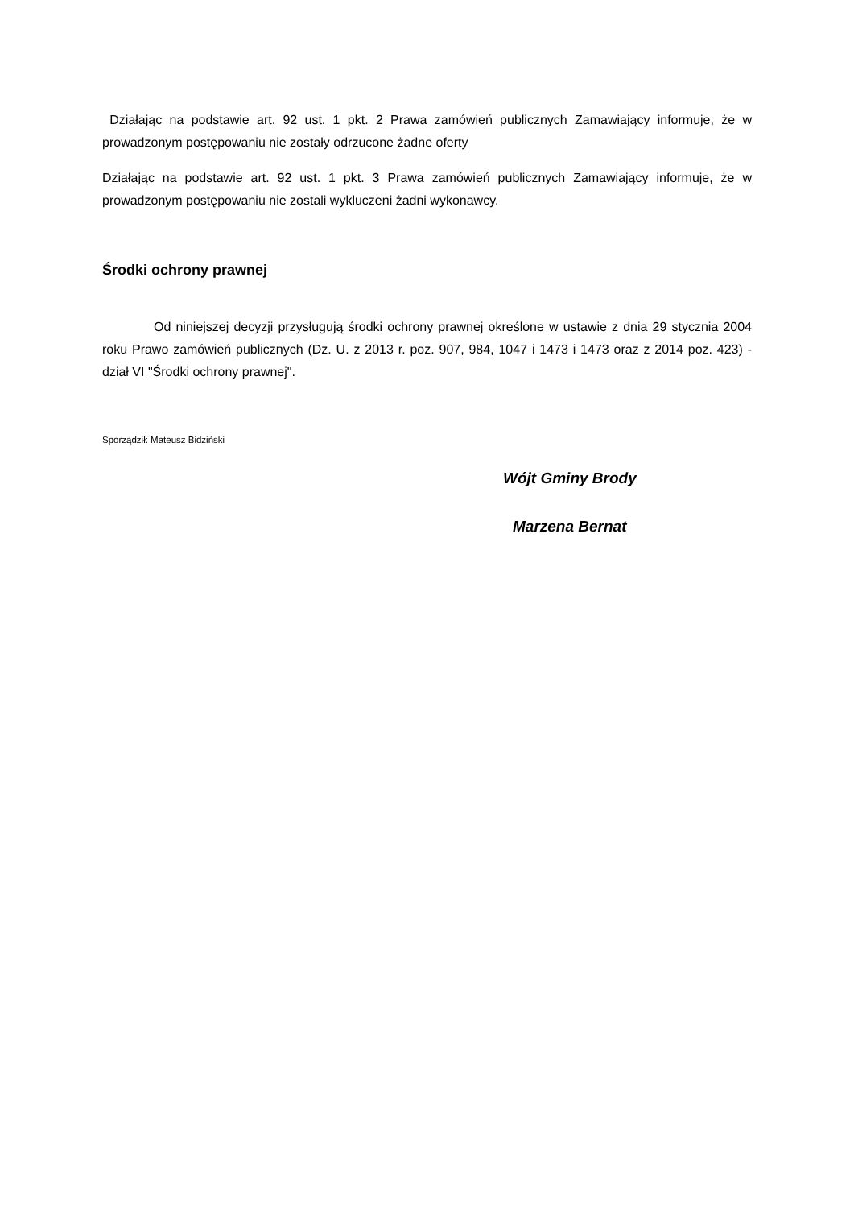Działając na podstawie art. 92 ust. 1 pkt. 2 Prawa zamówień publicznych Zamawiający informuje, że w prowadzonym postępowaniu nie zostały odrzucone żadne oferty
Działając na podstawie art. 92 ust. 1 pkt. 3 Prawa zamówień publicznych Zamawiający informuje, że w prowadzonym postępowaniu nie zostali wykluczeni żadni wykonawcy.
Środki ochrony prawnej
Od niniejszej decyzji przysługują środki ochrony prawnej określone w ustawie z dnia 29 stycznia 2004 roku Prawo zamówień publicznych (Dz. U. z 2013 r. poz. 907, 984, 1047 i 1473 i 1473 oraz z 2014 poz. 423) - dział VI "Środki ochrony prawnej".
Sporządził: Mateusz Bidziński
Wójt Gminy Brody
Marzena Bernat